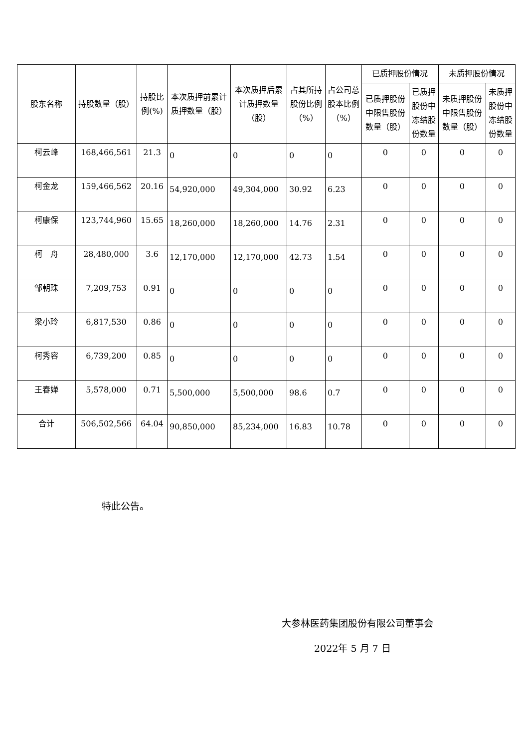| 股东名称 | 持股数量（股） | 持股比例(%) | 本次质押前累计质押数量（股） | 本次质押后累计质押数量（股） | 占其所持股份比例（%） | 占公司总股本比例（%） | 已质押股份情况 | | 未质押股份情况 | |
| --- | --- | --- | --- | --- | --- | --- | --- | --- | --- | --- |
| | | | | | | | 已质押股份中限售股份数量（股） | 已质押股份中冻结股份数量 | 未质押股份中限售股份数量（股） | 未质押股份中冻结股份数量 |
| 柯云峰 | 168,466,561 | 21.3 | 0 | 0 | 0 | 0 | 0 | 0 | 0 | 0 |
| 柯金龙 | 159,466,562 | 20.16 | 54,920,000 | 49,304,000 | 30.92 | 6.23 | 0 | 0 | 0 | 0 |
| 柯康保 | 123,744,960 | 15.65 | 18,260,000 | 18,260,000 | 14.76 | 2.31 | 0 | 0 | 0 | 0 |
| 柯 舟 | 28,480,000 | 3.6 | 12,170,000 | 12,170,000 | 42.73 | 1.54 | 0 | 0 | 0 | 0 |
| 邹朝珠 | 7,209,753 | 0.91 | 0 | 0 | 0 | 0 | 0 | 0 | 0 | 0 |
| 梁小玲 | 6,817,530 | 0.86 | 0 | 0 | 0 | 0 | 0 | 0 | 0 | 0 |
| 柯秀容 | 6,739,200 | 0.85 | 0 | 0 | 0 | 0 | 0 | 0 | 0 | 0 |
| 王春婵 | 5,578,000 | 0.71 | 5,500,000 | 5,500,000 | 98.6 | 0.7 | 0 | 0 | 0 | 0 |
| 合计 | 506,502,566 | 64.04 | 90,850,000 | 85,234,000 | 16.83 | 10.78 | 0 | 0 | 0 | 0 |
特此公告。
大参林医药集团股份有限公司董事会
2022年 5 月 7 日